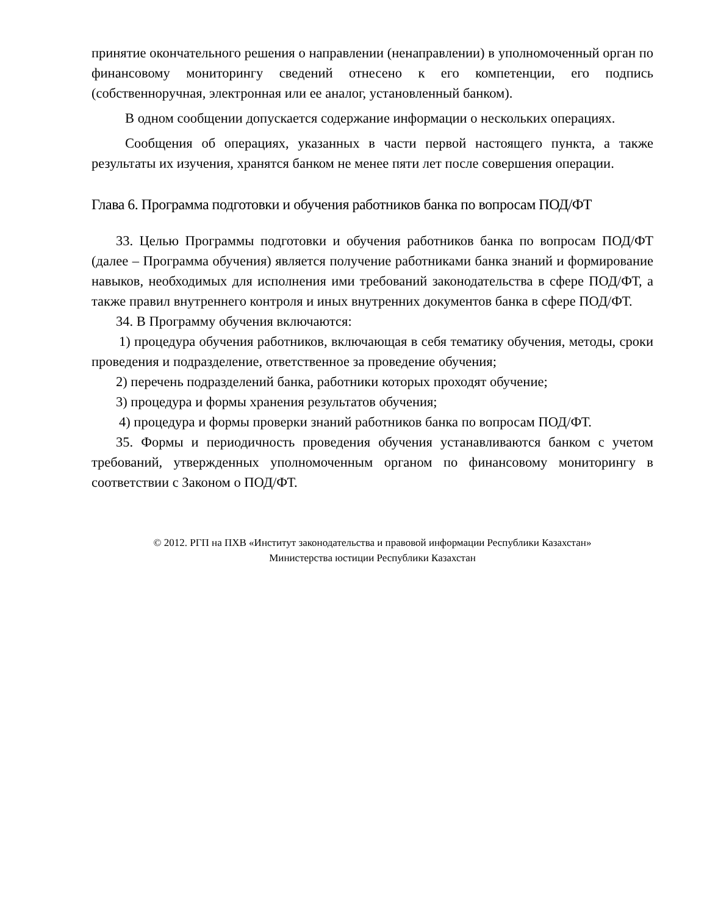принятие окончательного решения о направлении (ненаправлении) в уполномоченный орган по финансовому мониторингу сведений отнесено к его компетенции, его подпись (собственноручная, электронная или ее аналог, установленный банком).
В одном сообщении допускается содержание информации о нескольких операциях.
Сообщения об операциях, указанных в части первой настоящего пункта, а также результаты их изучения, хранятся банком не менее пяти лет после совершения операции.
Глава 6. Программа подготовки и обучения работников банка по вопросам ПОД/ФТ
33. Целью Программы подготовки и обучения работников банка по вопросам ПОД/ФТ (далее – Программа обучения) является получение работниками банка знаний и формирование навыков, необходимых для исполнения ими требований законодательства в сфере ПОД/ФТ, а также правил внутреннего контроля и иных внутренних документов банка в сфере ПОД/ФТ.
34. В Программу обучения включаются:
1) процедура обучения работников, включающая в себя тематику обучения, методы, сроки проведения и подразделение, ответственное за проведение обучения;
2) перечень подразделений банка, работники которых проходят обучение;
3) процедура и формы хранения результатов обучения;
4) процедура и формы проверки знаний работников банка по вопросам ПОД/ФТ.
35. Формы и периодичность проведения обучения устанавливаются банком с учетом требований, утвержденных уполномоченным органом по финансовому мониторингу в соответствии с Законом о ПОД/ФТ.
© 2012. РГП на ПХВ «Институт законодательства и правовой информации Республики Казахстан»
Министерства юстиции Республики Казахстан